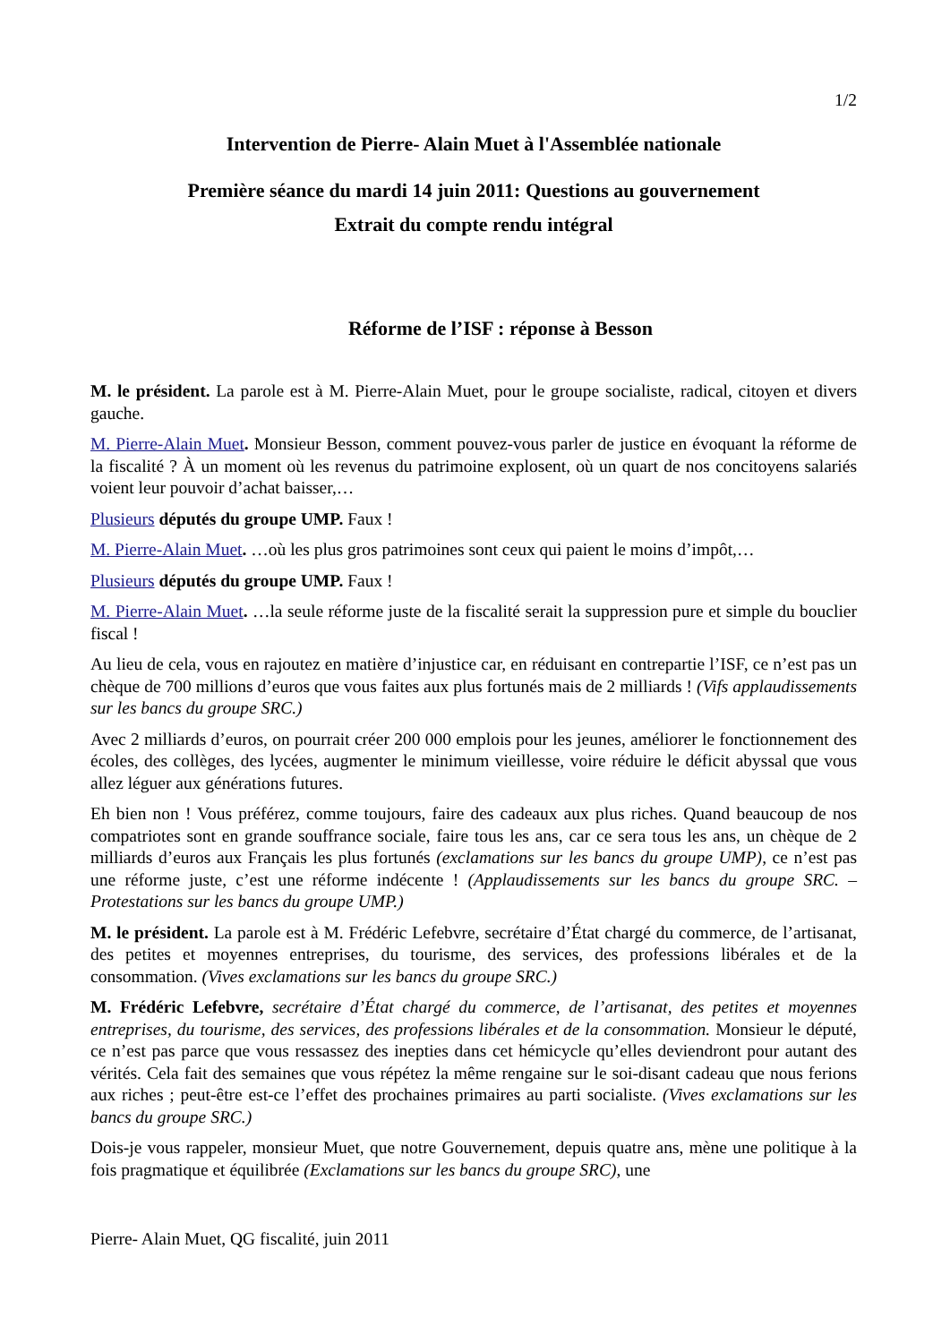1/2
Intervention de Pierre- Alain Muet à l'Assemblée nationale
Première séance du mardi 14 juin 2011: Questions au gouvernement
Extrait du compte rendu intégral
Réforme de l’ISF : réponse à Besson
M. le président. La parole est à M. Pierre-Alain Muet, pour le groupe socialiste, radical, citoyen et divers gauche.
M. Pierre-Alain Muet. Monsieur Besson, comment pouvez-vous parler de justice en évoquant la réforme de la fiscalité ? À un moment où les revenus du patrimoine explosent, où un quart de nos concitoyens salariés voient leur pouvoir d’achat baisser,…
Plusieurs députés du groupe UMP. Faux !
M. Pierre-Alain Muet. …où les plus gros patrimoines sont ceux qui paient le moins d’impôt,…
Plusieurs députés du groupe UMP. Faux !
M. Pierre-Alain Muet. …la seule réforme juste de la fiscalité serait la suppression pure et simple du bouclier fiscal !
Au lieu de cela, vous en rajoutez en matière d’injustice car, en réduisant en contrepartie l’ISF, ce n’est pas un chèque de 700 millions d’euros que vous faites aux plus fortunés mais de 2 milliards ! (Vifs applaudissements sur les bancs du groupe SRC.)
Avec 2 milliards d’euros, on pourrait créer 200 000 emplois pour les jeunes, améliorer le fonctionnement des écoles, des collèges, des lycées, augmenter le minimum vieillesse, voire réduire le déficit abyssal que vous allez léguer aux générations futures.
Eh bien non ! Vous préférez, comme toujours, faire des cadeaux aux plus riches. Quand beaucoup de nos compatriotes sont en grande souffrance sociale, faire tous les ans, car ce sera tous les ans, un chèque de 2 milliards d’euros aux Français les plus fortunés (exclamations sur les bancs du groupe UMP), ce n’est pas une réforme juste, c’est une réforme indécente ! (Applaudissements sur les bancs du groupe SRC. – Protestations sur les bancs du groupe UMP.)
M. le président. La parole est à M. Frédéric Lefebvre, secrétaire d’État chargé du commerce, de l’artisanat, des petites et moyennes entreprises, du tourisme, des services, des professions libérales et de la consommation. (Vives exclamations sur les bancs du groupe SRC.)
M. Frédéric Lefebvre, secrétaire d’État chargé du commerce, de l’artisanat, des petites et moyennes entreprises, du tourisme, des services, des professions libérales et de la consommation. Monsieur le député, ce n’est pas parce que vous ressassez des inepties dans cet hémicycle qu’elles deviendront pour autant des vérités. Cela fait des semaines que vous répétez la même rengaine sur le soi-disant cadeau que nous ferions aux riches ; peut-être est-ce l’effet des prochaines primaires au parti socialiste. (Vives exclamations sur les bancs du groupe SRC.)
Dois-je vous rappeler, monsieur Muet, que notre Gouvernement, depuis quatre ans, mène une politique à la fois pragmatique et équilibrée (Exclamations sur les bancs du groupe SRC), une
Pierre- Alain Muet, QG fiscalité, juin 2011